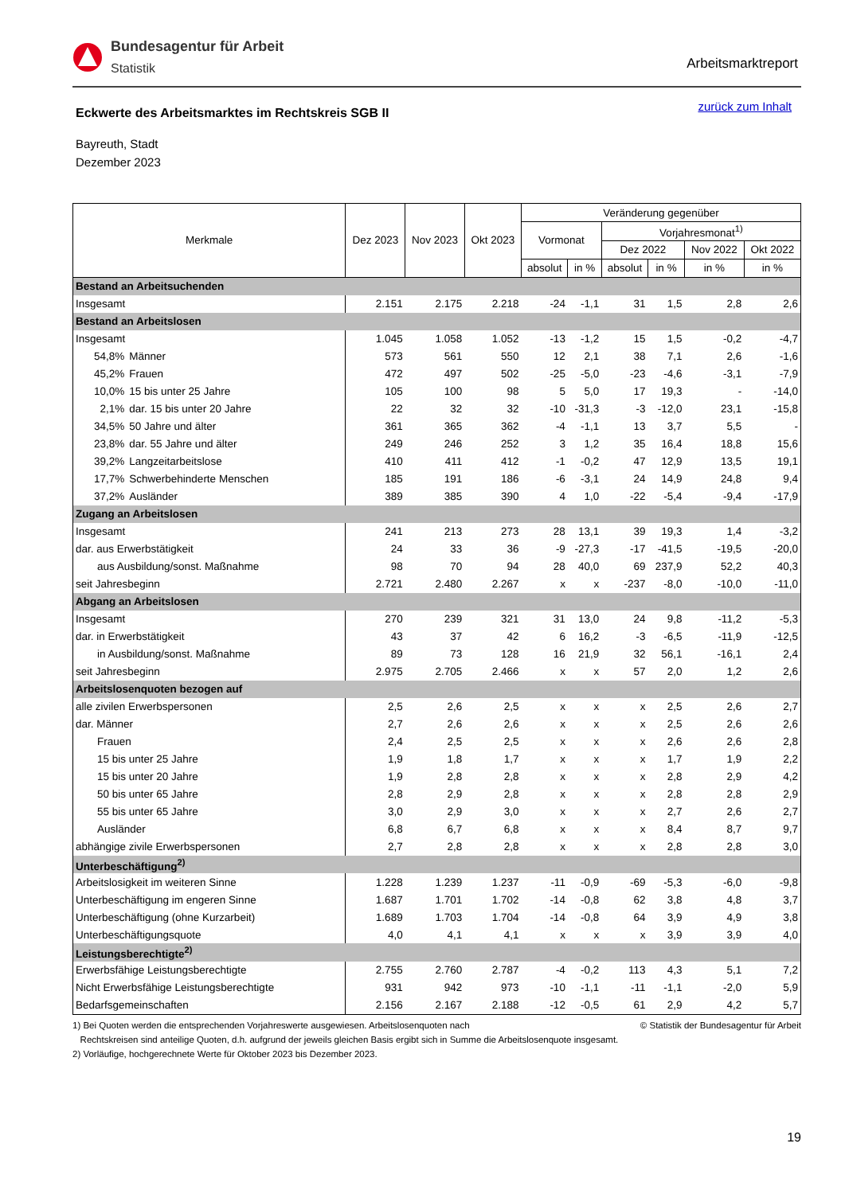Bundesagentur für Arbeit
Statistik
Arbeitsmarktreport
zurück zum Inhalt
Eckwerte des Arbeitsmarktes im Rechtskreis SGB II
Bayreuth, Stadt
Dezember 2023
| Merkmale | | Dez 2023 | Nov 2023 | Okt 2023 | Veränderung gegenüber | | | | | |
| --- | --- | --- | --- | --- | --- | --- | --- | --- | --- | --- |
| | | | | | Vormonat | | Vorjahresmonat<sup>1)</sup> | | | |
| | | | | | | | Dez 2022 | | Nov 2022 | Okt 2022 |
| | | | | | absolut | in % | absolut | in % | in % | in % |
| Bestand an Arbeitsuchenden | | | | | | | | | | |
| Insgesamt | | 2.151 | 2.175 | 2.218 | -24 | -1,1 | 31 | 1,5 | 2,8 | 2,6 |
| Bestand an Arbeitslosen | | | | | | | | | | |
| Insgesamt | | 1.045 | 1.058 | 1.052 | -13 | -1,2 | 15 | 1,5 | -0,2 | -4,7 |
| 54,8% | Männer | 573 | 561 | 550 | 12 | 2,1 | 38 | 7,1 | 2,6 | -1,6 |
| 45,2% | Frauen | 472 | 497 | 502 | -25 | -5,0 | -23 | -4,6 | -3,1 | -7,9 |
| 10,0% | 15 bis unter 25 Jahre | 105 | 100 | 98 | 5 | 5,0 | 17 | 19,3 | - | -14,0 |
| 2,1% | dar. 15 bis unter 20 Jahre | 22 | 32 | 32 | -10 | -31,3 | -3 | -12,0 | 23,1 | -15,8 |
| 34,5% | 50 Jahre und älter | 361 | 365 | 362 | -4 | -1,1 | 13 | 3,7 | 5,5 | - |
| 23,8% | dar. 55 Jahre und älter | 249 | 246 | 252 | 3 | 1,2 | 35 | 16,4 | 18,8 | 15,6 |
| 39,2% | Langzeitarbeitslose | 410 | 411 | 412 | -1 | -0,2 | 47 | 12,9 | 13,5 | 19,1 |
| 17,7% | Schwerbehinderte Menschen | 185 | 191 | 186 | -6 | -3,1 | 24 | 14,9 | 24,8 | 9,4 |
| 37,2% | Ausländer | 389 | 385 | 390 | 4 | 1,0 | -22 | -5,4 | -9,4 | -17,9 |
| Zugang an Arbeitslosen | | | | | | | | | | |
| Insgesamt | | 241 | 213 | 273 | 28 | 13,1 | 39 | 19,3 | 1,4 | -3,2 |
| dar. aus Erwerbstätigkeit | | 24 | 33 | 36 | -9 | -27,3 | -17 | -41,5 | -19,5 | -20,0 |
| aus Ausbildung/sonst. Maßnahme | | 98 | 70 | 94 | 28 | 40,0 | 69 | 237,9 | 52,2 | 40,3 |
| seit Jahresbeginn | | 2.721 | 2.480 | 2.267 | x | x | -237 | -8,0 | -10,0 | -11,0 |
| Abgang an Arbeitslosen | | | | | | | | | | |
| Insgesamt | | 270 | 239 | 321 | 31 | 13,0 | 24 | 9,8 | -11,2 | -5,3 |
| dar. in Erwerbstätigkeit | | 43 | 37 | 42 | 6 | 16,2 | -3 | -6,5 | -11,9 | -12,5 |
| in Ausbildung/sonst. Maßnahme | | 89 | 73 | 128 | 16 | 21,9 | 32 | 56,1 | -16,1 | 2,4 |
| seit Jahresbeginn | | 2.975 | 2.705 | 2.466 | x | x | 57 | 2,0 | 1,2 | 2,6 |
| Arbeitslosenquoten bezogen auf | | | | | | | | | | |
| alle zivilen Erwerbspersonen | | 2,5 | 2,6 | 2,5 | x | x | x | 2,5 | 2,6 | 2,7 |
| dar. Männer | | 2,7 | 2,6 | 2,6 | x | x | x | 2,5 | 2,6 | 2,6 |
| Frauen | | 2,4 | 2,5 | 2,5 | x | x | x | 2,6 | 2,6 | 2,8 |
| 15 bis unter 25 Jahre | | 1,9 | 1,8 | 1,7 | x | x | x | 1,7 | 1,9 | 2,2 |
| 15 bis unter 20 Jahre | | 1,9 | 2,8 | 2,8 | x | x | x | 2,8 | 2,9 | 4,2 |
| 50 bis unter 65 Jahre | | 2,8 | 2,9 | 2,8 | x | x | x | 2,8 | 2,8 | 2,9 |
| 55 bis unter 65 Jahre | | 3,0 | 2,9 | 3,0 | x | x | x | 2,7 | 2,6 | 2,7 |
| Ausländer | | 6,8 | 6,7 | 6,8 | x | x | x | 8,4 | 8,7 | 9,7 |
| abhängige zivile Erwerbspersonen | | 2,7 | 2,8 | 2,8 | x | x | x | 2,8 | 2,8 | 3,0 |
| Unterbeschäftigung<sup>2)</sup> | | | | | | | | | | |
| Arbeitslosigkeit im weiteren Sinne | | 1.228 | 1.239 | 1.237 | -11 | -0,9 | -69 | -5,3 | -6,0 | -9,8 |
| Unterbeschäftigung im engeren Sinne | | 1.687 | 1.701 | 1.702 | -14 | -0,8 | 62 | 3,8 | 4,8 | 3,7 |
| Unterbeschäftigung (ohne Kurzarbeit) | | 1.689 | 1.703 | 1.704 | -14 | -0,8 | 64 | 3,9 | 4,9 | 3,8 |
| Unterbeschäftigungsquote | | 4,0 | 4,1 | 4,1 | x | x | x | 3,9 | 3,9 | 4,0 |
| Leistungsberechtigte<sup>2)</sup> | | | | | | | | | | |
| Erwerbsfähige Leistungsberechtigte | | 2.755 | 2.760 | 2.787 | -4 | -0,2 | 113 | 4,3 | 5,1 | 7,2 |
| Nicht Erwerbsfähige Leistungsberechtigte | | 931 | 942 | 973 | -10 | -1,1 | -11 | -1,1 | -2,0 | 5,9 |
| Bedarfsgemeinschaften | | 2.156 | 2.167 | 2.188 | -12 | -0,5 | 61 | 2,9 | 4,2 | 5,7 |
© Statistik der Bundesagentur für Arbeit 1) Bei Quoten werden die entsprechenden Vorjahreswerte ausgewiesen. Arbeitslosenquoten nach
Rechtskreisen sind anteilige Quoten, d.h. aufgrund der jeweils gleichen Basis ergibt sich in Summe die Arbeitslosenquote insgesamt.
2) Vorläufige, hochgerechnete Werte für Oktober 2023 bis Dezember 2023.
19